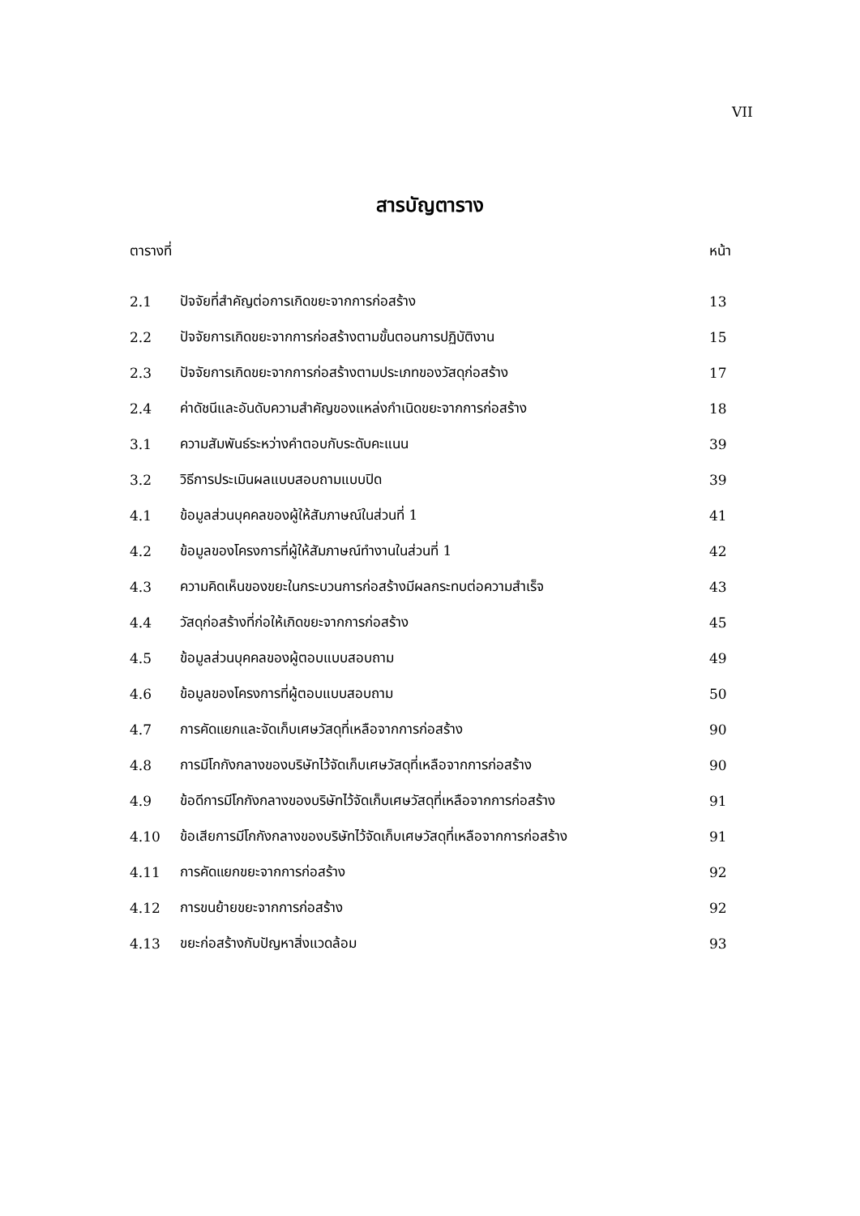VII
สารบัญตาราง
| ตารางที่ | | หน้า |
| 2.1 | ปัจจัยที่สำคัญต่อการเกิดขยะจากการก่อสร้าง | 13 |
| 2.2 | ปัจจัยการเกิดขยะจากการก่อสร้างตามขั้นตอนการปฏิบัติงาน | 15 |
| 2.3 | ปัจจัยการเกิดขยะจากการก่อสร้างตามประเภทของวัสดุก่อสร้าง | 17 |
| 2.4 | ค่าดัชนีและอันดับความสำคัญของแหล่งกำเนิดขยะจากการก่อสร้าง | 18 |
| 3.1 | ความสัมพันธ์ระหว่างคำตอบกับระดับคะแนน | 39 |
| 3.2 | วิธีการประเมินผลแบบสอบถามแบบปิด | 39 |
| 4.1 | ข้อมูลส่วนบุคคลของผู้ให้สัมภาษณ์ในส่วนที่ 1 | 41 |
| 4.2 | ข้อมูลของโครงการที่ผู้ให้สัมภาษณ์ทำงานในส่วนที่ 1 | 42 |
| 4.3 | ความคิดเห็นของขยะในกระบวนการก่อสร้างมีผลกระทบต่อความสำเร็จ | 43 |
| 4.4 | วัสดุก่อสร้างที่ก่อให้เกิดขยะจากการก่อสร้าง | 45 |
| 4.5 | ข้อมูลส่วนบุคคลของผู้ตอบแบบสอบถาม | 49 |
| 4.6 | ข้อมูลของโครงการที่ผู้ตอบแบบสอบถาม | 50 |
| 4.7 | การคัดแยกและจัดเก็บเศษวัสดุที่เหลือจากการก่อสร้าง | 90 |
| 4.8 | การมีโกกังกลางของบริษัทไว้จัดเก็บเศษวัสดุที่เหลือจากการก่อสร้าง | 90 |
| 4.9 | ข้อดีการมีโกกังกลางของบริษัทไว้จัดเก็บเศษวัสดุที่เหลือจากการก่อสร้าง | 91 |
| 4.10 | ข้อเสียการมีโกกังกลางของบริษัทไว้จัดเก็บเศษวัสดุที่เหลือจากการก่อสร้าง | 91 |
| 4.11 | การคัดแยกขยะจากการก่อสร้าง | 92 |
| 4.12 | การขนย้ายขยะจากการก่อสร้าง | 92 |
| 4.13 | ขยะก่อสร้างกับปัญหาสิ่งแวดล้อม | 93 |